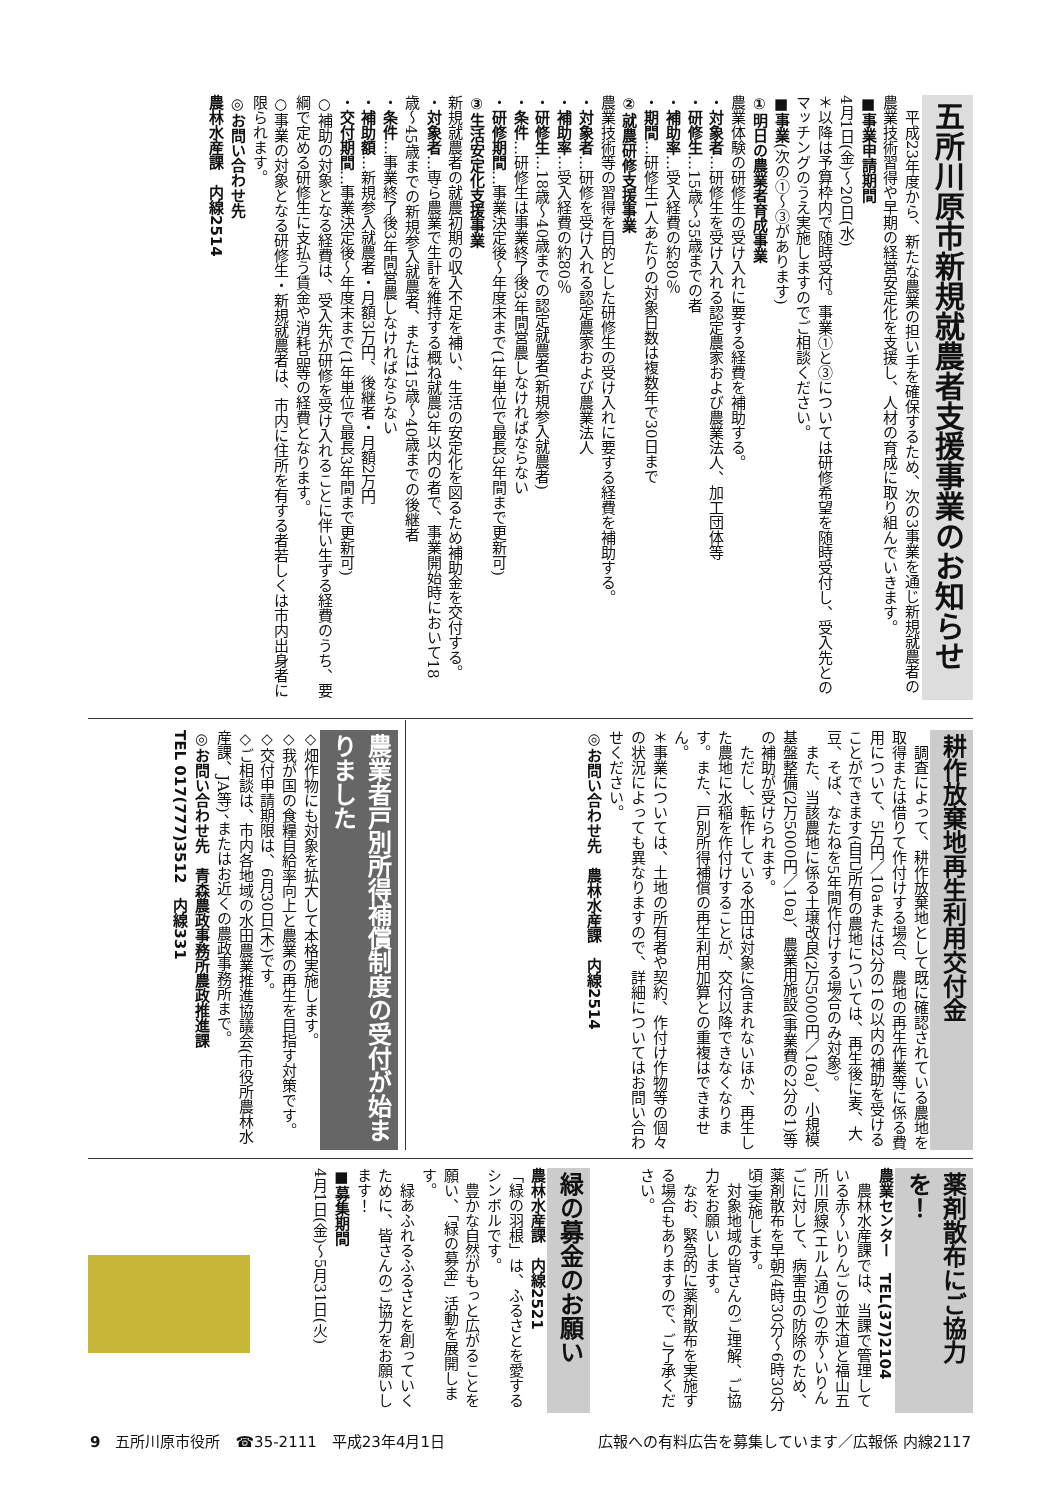五所川原市新規就農者支援事業のお知らせ
　平成23年度から、新たな農業の担い手を確保するため、次の3事業を通じ新規就農者の農業技術習得や早期の経営安定化を支援し、人材の育成に取り組んでいきます。
■事業申請期間
4月1日(金)〜20日(水)
＊以降は予算枠内で随時受付。事業①と③については研修希望を随時受付し、受入先とのマッチングのうえ実施しますのでご相談ください。
■事業(次の①〜③があります)
①明日の農業者育成事業
農業体験の研修生の受け入れに要する経費を補助する。
・対象者…研修生を受け入れる認定農家および農業法人、加工団体等
・研修生…15歳〜35歳までの者
・補助率…受入経費の約80％
・期間…研修生1人あたりの対象日数は複数年で30日まで
②就農研修支援事業
農業技術等の習得を目的とした研修生の受け入れに要する経費を補助する。
・対象者…研修を受け入れる認定農家および農業法人
・補助率…受入経費の約80％
・研修生…18歳〜40歳までの認定就農者(新規参入就農者)
・条件…研修生は事業終了後3年間営農しなければならない
・研修期間…事業決定後〜年度末まで(1年単位で最長3年間まで更新可)
③生活安定化支援事業
新規就農者の就農初期の収入不足を補い、生活の安定化を図るため補助金を交付する。
・対象者…専ら農業で生計を維持する概ね就農3年以内の者で、事業開始時において18歳〜45歳までの新規参入就農者、または15歳〜40歳までの後継者
・条件…事業終了後3年間営農しなければならない
・補助額…新規参入就農者・月額3万円、後継者・月額2万円
・交付期間…事業決定後〜年度末まで(1年単位で最長3年間まで更新可)
○補助の対象となる経費は、受入先が研修を受け入れることに伴い生ずる経費のうち、要綱で定める研修生に支払う賃金や消耗品等の経費となります。
○事業の対象となる研修生・新規就農者は、市内に住所を有する者若しくは市内出身者に限られます。
◎お問い合わせ先
農林水産課　内線2514
耕作放棄地再生利用交付金
　調査によって、耕作放棄地として既に確認されている農地を取得または借りて作付けする場合、農地の再生作業等に係る費用について、5万円／10aまたは2分の1の以内の補助を受けることができます(自己所有の農地については、再生後に麦、大豆、そば、なたねを5年間作付けする場合のみ対象)。
　また、当該農地に係る土壌改良(2万5000円／10a)、小規模基盤整備(2万5000円／10a)、農業用施設(事業費の2分の1)等の補助が受けられます。
　ただし、転作している水田は対象に含まれないほか、再生した農地に水稲を作付けすることが、交付以降できなくなります。また、戸別所得補償の再生利用加算との重複はできません。
＊事業については、土地の所有者や契約、作付け作物等の個々の状況によっても異なりますので、詳細についてはお問い合わせください。
◎お問い合わせ先　農林水産課　内線2514
農業者戸別所得補償制度の受付が始まりました
◇畑作物にも対象を拡大して本格実施します。
◇我が国の食糧自給率向上と農業の再生を目指す対策です。
◇交付申請期限は、6月30日(木)です。
◇ご相談は、市内各地域の水田農業推進協議会(市役所農林水産課、JA等)、またはお近くの農政事務所まで。
◎お問い合わせ先　青森農政事務所農政推進課
TEL 017(777)3512　内線331
薬剤散布にご協力を！
農業センター　TEL(37)2104
　農林水産課では、当課で管理している赤〜いりんごの並木道と福山五所川原線(エルム通り)の赤〜いりんごに対して、病害虫の防除のため、薬剤散布を早朝(4時30分〜6時30分頃)実施します。
　対象地域の皆さんのご理解、ご協力をお願いします。
　なお、緊急的に薬剤散布を実施する場合もありますので、ご了承ください。
緑の募金のお願い
農林水産課　内線2521
「緑の羽根」は、ふるさとを愛するシンボルです。
　豊かな自然がもっと広がることを願い、「緑の募金」活動を展開します。
　緑あふれるふるさとを創っていくために、皆さんのご協力をお願いします！
■募集期間
4月1日(金)〜5月31日(火)
9　五所川原市役所　☎35-2111　平成23年4月1日 広報への有料広告を募集しています／広報係 内線2117